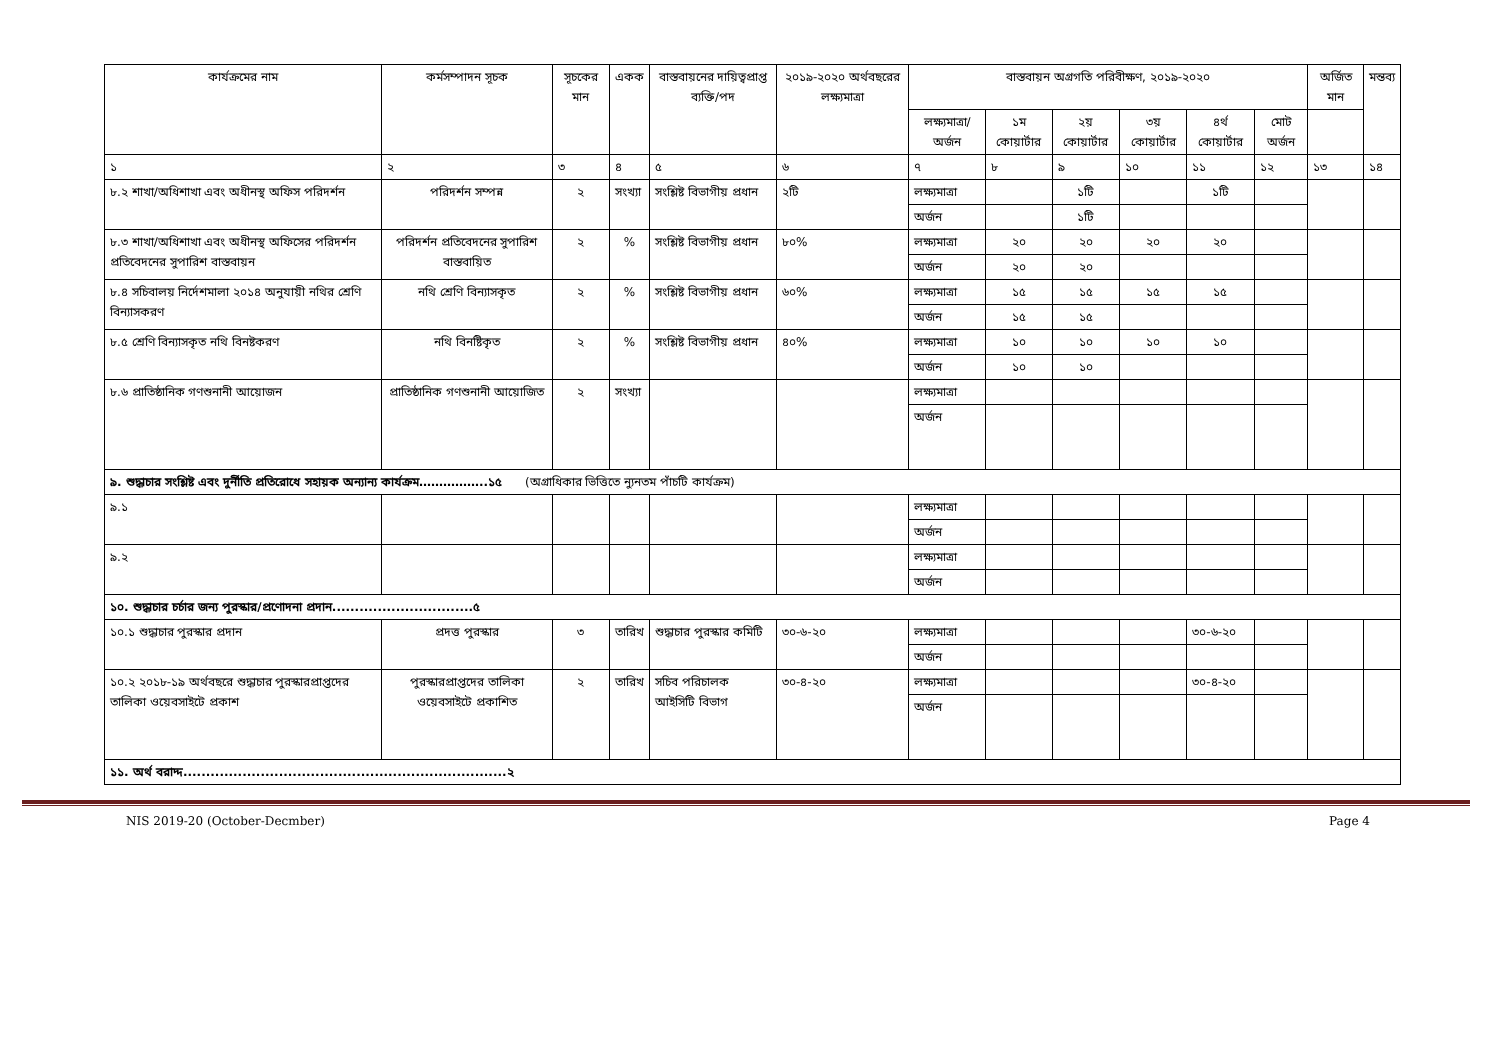| কার্যক্রমের নাম | কর্মসম্পাদন সূচক | সূচকের মান | একক | বাস্তবায়নের দায়িত্বপ্রাপ্ত ব্যক্তি/পদ | ২০১৯-২০২০ অর্থবছরের লক্ষ্যমাত্রা | বাস্তবায়ন অগ্রগতি পরিবীক্ষণ, ২০১৯-২০২০ | | | | | | অর্জিত মান | মন্তব্য |
| --- | --- | --- | --- | --- | --- | --- | --- | --- | --- | --- | --- | --- | --- |
| | | | | | | লক্ষ্যমাত্রা/ অর্জন | ১ম কোয়ার্টার | ২য় কোয়ার্টার | ৩য় কোয়ার্টার | ৪র্থ কোয়ার্টার | মোট অর্জন | | |
| ১ | ২ | ৩ | ৪ | ৫ | ৬ | ৭ | ৮ | ৯ | ১০ | ১১ | ১২ | ১৩ | ১৪ |
| ৮.২ শাখা/অধিশাখা এবং অধীনস্থ অফিস পরিদর্শন | পরিদর্শন সম্পন্ন | ২ | সংখ্যা | সংশ্লিষ্ট বিভাগীয় প্রধান | ২টি | লক্ষ্যমাত্রা | | ১টি | | ১টি | | | |
| | | | | | | অর্জন | | ১টি | | | | | |
| ৮.৩ শাখা/অধিশাখা এবং অধীনস্থ অফিসের পরিদর্শন প্রতিবেদনের সুপারিশ বাস্তবায়ন | পরিদর্শন প্রতিবেদনের সুপারিশ বাস্তবায়িত | ২ | % | সংশ্লিষ্ট বিভাগীয় প্রধান | ৮০% | লক্ষ্যমাত্রা | ২০ | ২০ | ২০ | ২০ | | | |
| | | | | | | অর্জন | ২০ | ২০ | | | | | |
| ৮.৪ সচিবালয় নির্দেশমালা ২০১৪ অনুযায়ী নথির শ্রেণি বিন্যাসকরণ | নথি শ্রেণি বিন্যাসকৃত | ২ | % | সংশ্লিষ্ট বিভাগীয় প্রধান | ৬০% | লক্ষ্যমাত্রা | ১৫ | ১৫ | ১৫ | ১৫ | | | |
| | | | | | | অর্জন | ১৫ | ১৫ | | | | | |
| ৮.৫ শ্রেণি বিন্যাসকৃত নথি বিনষ্টকরণ | নথি বিনষ্টিকৃত | ২ | % | সংশ্লিষ্ট বিভাগীয় প্রধান | ৪০% | লক্ষ্যমাত্রা | ১০ | ১০ | ১০ | ১০ | | | |
| | | | | | | অর্জন | ১০ | ১০ | | | | | |
| ৮.৬ প্রাতিষ্ঠানিক গণশুনানী আয়োজন | প্রাতিষ্ঠানিক গণশুনানী আয়োজিত | ২ | সংখ্যা | | | লক্ষ্যমাত্রা | | | | | | | |
| | | | | | | অর্জন | | | | | | | |
| ৯. শুদ্ধাচার সংশ্লিষ্ট এবং দুর্নীতি প্রতিরোধে সহায়ক অন্যান্য কার্যক্রম……………..১৫ (অগ্রাধিকার ভিত্তিতে ন্যুনতম পাঁচটি কার্যক্রম) | | | | | | | | | | | | | |
| ৯.১ | | | | | | লক্ষ্যমাত্রা | | | | | | | |
| | | | | | | অর্জন | | | | | | | |
| ৯.২ | | | | | | লক্ষ্যমাত্রা | | | | | | | |
| | | | | | | অর্জন | | | | | | | |
| ১০. শুদ্ধাচার চর্চার জন্য পুরস্কার/প্রণোদনা প্রদান...............................৫ | | | | | | | | | | | | | |
| ১০.১ শুদ্ধাচার পুরস্কার প্রদান | প্রদত্ত পুরস্কার | ৩ | তারিখ | শুদ্ধাচার পুরস্কার কমিটি | ৩০-৬-২০ | লক্ষ্যমাত্রা | | | | ৩০-৬-২০ | | | |
| | | | | | | অর্জন | | | | | | | |
| ১০.২ ২০১৮-১৯ অর্থবছরে শুদ্ধাচার পুরস্কারপ্রাপ্তদের তালিকা ওয়েবসাইটে প্রকাশ | পুরস্কারপ্রাপ্তদের তালিকা ওয়েবসাইটে প্রকাশিত | ২ | তারিখ | সচিব পরিচালক আইসিটি বিভাগ | ৩০-৪-২০ | লক্ষ্যমাত্রা | | | | ৩০-৪-২০ | | | |
| | | | | | | অর্জন | | | | | | | |
| ১১. অর্থ বরাদ্দ.......................................................................২ | | | | | | | | | | | | | |
NIS 2019-20 (October-Decmber) Page 4